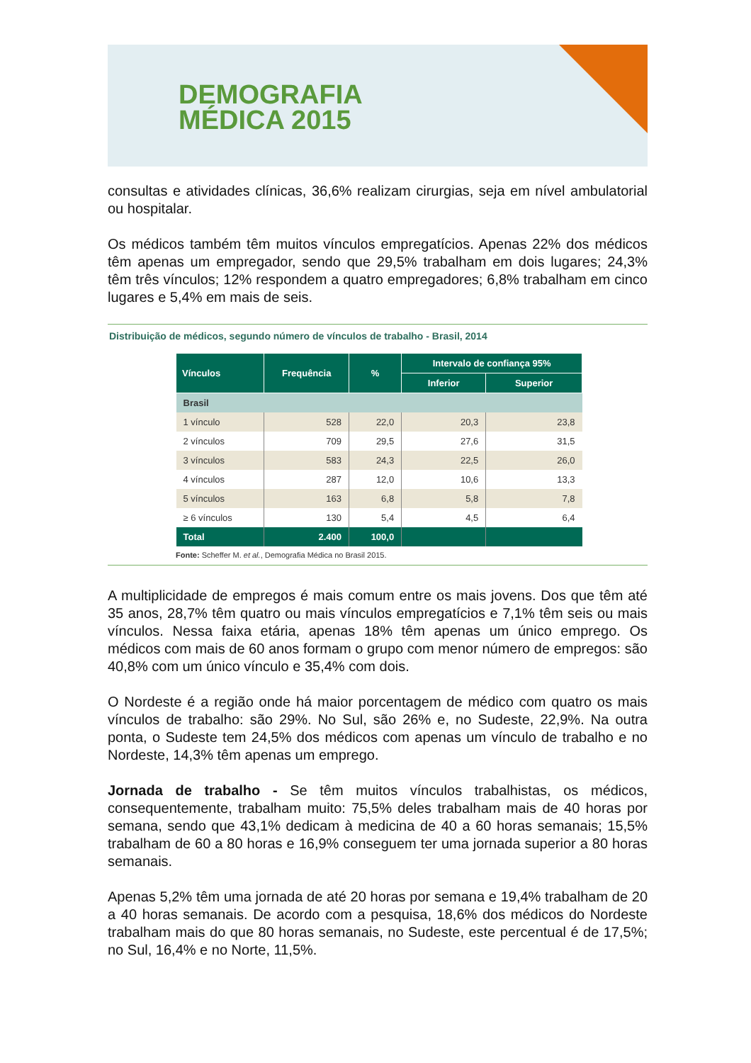DEMOGRAFIA
MÉDICA 2015
consultas e atividades clínicas, 36,6% realizam cirurgias, seja em nível ambulatorial ou hospitalar.
Os médicos também têm muitos vínculos empregatícios. Apenas 22% dos médicos têm apenas um empregador, sendo que 29,5% trabalham em dois lugares; 24,3% têm três vínculos; 12% respondem a quatro empregadores; 6,8% trabalham em cinco lugares e 5,4% em mais de seis.
Distribuição de médicos, segundo número de vínculos de trabalho - Brasil, 2014
| Vínculos | Frequência | % | Intervalo de confiança 95% | |
| --- | --- | --- | --- | --- |
| | | | Inferior | Superior |
| Brasil | | | | |
| 1 vínculo | 528 | 22,0 | 20,3 | 23,8 |
| 2 vínculos | 709 | 29,5 | 27,6 | 31,5 |
| 3 vínculos | 583 | 24,3 | 22,5 | 26,0 |
| 4 vínculos | 287 | 12,0 | 10,6 | 13,3 |
| 5 vínculos | 163 | 6,8 | 5,8 | 7,8 |
| ≥ 6 vínculos | 130 | 5,4 | 4,5 | 6,4 |
| Total | 2.400 | 100,0 | | |
Fonte: Scheffer M. et al., Demografia Médica no Brasil 2015.
A multiplicidade de empregos é mais comum entre os mais jovens. Dos que têm até 35 anos, 28,7% têm quatro ou mais vínculos empregatícios e 7,1% têm seis ou mais vínculos. Nessa faixa etária, apenas 18% têm apenas um único emprego. Os médicos com mais de 60 anos formam o grupo com menor número de empregos: são 40,8% com um único vínculo e 35,4% com dois.
O Nordeste é a região onde há maior porcentagem de médico com quatro os mais vínculos de trabalho: são 29%. No Sul, são 26% e, no Sudeste, 22,9%. Na outra ponta, o Sudeste tem 24,5% dos médicos com apenas um vínculo de trabalho e no Nordeste, 14,3% têm apenas um emprego.
Jornada de trabalho - Se têm muitos vínculos trabalhistas, os médicos, consequentemente, trabalham muito: 75,5% deles trabalham mais de 40 horas por semana, sendo que 43,1% dedicam à medicina de 40 a 60 horas semanais; 15,5% trabalham de 60 a 80 horas e 16,9% conseguem ter uma jornada superior a 80 horas semanais.
Apenas 5,2% têm uma jornada de até 20 horas por semana e 19,4% trabalham de 20 a 40 horas semanais. De acordo com a pesquisa, 18,6% dos médicos do Nordeste trabalham mais do que 80 horas semanais, no Sudeste, este percentual é de 17,5%; no Sul, 16,4% e no Norte, 11,5%.